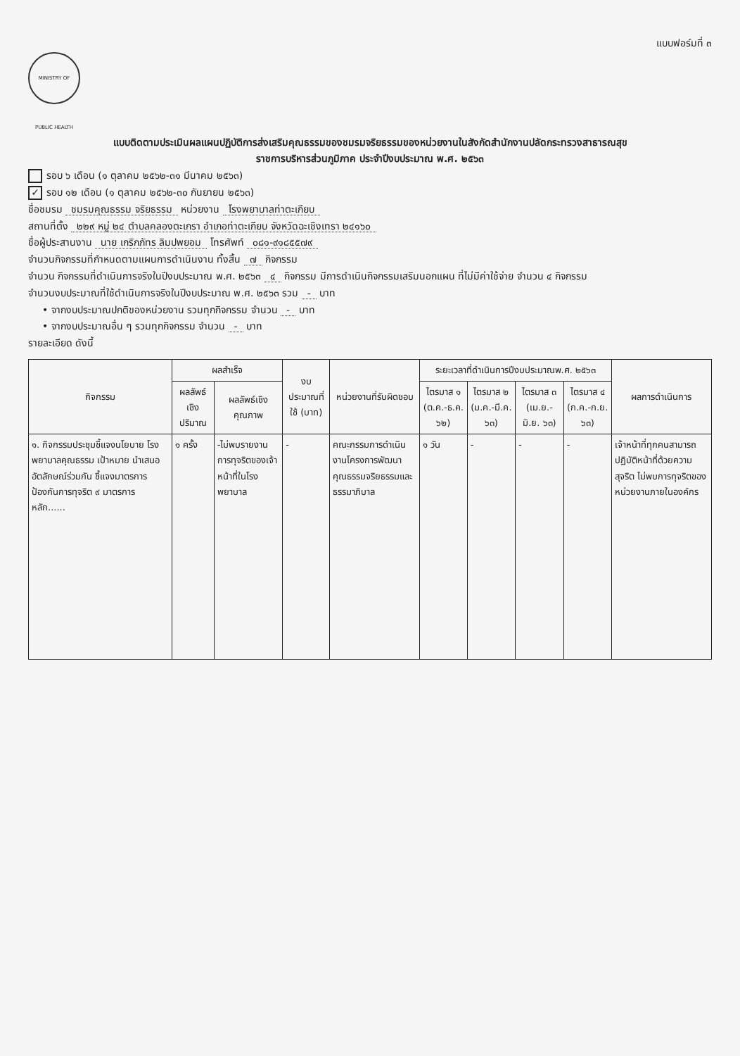แบบฟอร์มที่ ๓
MINISTRY OF PUBLIC HEALTH
แบบติดตามประเมินผลแผนปฏิบัติการส่งเสริมคุณธรรมของชมรมจริยธรรมของหน่วยงานในสังกัดสำนักงานปลัดกระทรวงสาธารณสุข
ราชการบริหารส่วนภูมิภาค ประจำปีงบประมาณ พ.ศ. ๒๕๖๓
รอบ ๖ เดือน (๑ ตุลาคม ๒๕๖๒-๓๑ มีนาคม ๒๕๖๓)
✓ รอบ ๑๒ เดือน (๑ ตุลาคม ๒๕๖๒-๓๐ กันยายน ๒๕๖๓)
ชื่อชมรม ชมรมคุณธรรม จริยธรรม หน่วยงาน โรงพยาบาลท่าตะเกียบ
สถานที่ตั้ง ๒๒๙ หมู่ ๒๔ ตำบลคลองตะเกรา อำเภอท่าตะเกียบ จังหวัดฉะเชิงเทรา ๒๔๑๖๐
ชื่อผู้ประสานงาน นาย เกริกภัทร ลิมปพยอม โทรศัพท์ ๐๘๑-๙๑๘๕๕๗๙
จำนวนกิจกรรมที่กำหนดตามแผนการดำเนินงาน ทั้งสิ้น ๗ กิจกรรม
จำนวน กิจกรรมที่ดำเนินการจริงในปีงบประมาณ พ.ศ. ๒๕๖๓ ๔ กิจกรรม มีการดำเนินกิจกรรมเสริมนอกแผน ที่ไม่มีค่าใช้จ่าย จำนวน ๔ กิจกรรม
จำนวนงบประมาณที่ใช้ดำเนินการจริงในปีงบประมาณ พ.ศ. ๒๕๖๓ รวม - บาท
• จากงบประมาณปกติของหน่วยงาน รวมทุกกิจกรรม จำนวน - บาท
• จากงบประมาณอื่น ๆ รวมทุกกิจกรรม จำนวน - บาท
รายละเอียด ดังนี้
| กิจกรรม | ผลสำเร็จ | | งบประมาณที่ใช้ (บาท) | หน่วยงานที่รับผิดชอบ | ระยะเวลาที่ดำเนินการปีงบประมาณพ.ศ. ๒๕๖๓ | | | | ผลการดำเนินการ |
| --- | --- | --- | --- | --- | --- | --- | --- | --- | --- |
| | ผลลัพธ์เชิงปริมาณ | ผลลัพธ์เชิงคุณภาพ | | | ไตรมาส ๑ (ต.ค.-ธ.ค. ๖๒) | ไตรมาส ๒ (ม.ค.-มี.ค. ๖๓) | ไตรมาส ๓ (เม.ย.-มิ.ย. ๖๓) | ไตรมาส ๔ (ก.ค.-ก.ย. ๖๓) | |
| ๑. กิจกรรมประชุมชี้แจงนโยบาย โรงพยาบาลคุณธรรม เป้าหมาย นำเสนอ อัตลักษณ์ร่วมกัน ชี้แจงมาตรการป้องกันการทุจริต ๙ มาตรการหลัก...... | ๑ ครั้ง | -ไม่พบรายงานการทุจริตของเจ้าหน้าที่ในโรงพยาบาล | - | คณะกรรมการดำเนินงานโครงการพัฒนาคุณธรรมจริยธรรมและธรรมาภิบาล | ๑ วัน | - | - | - | เจ้าหน้าที่ทุกคนสามารถปฏิบัติหน้าที่ด้วยความสุจริต ไม่พบการทุจริตของหน่วยงานภายในองค์กร |